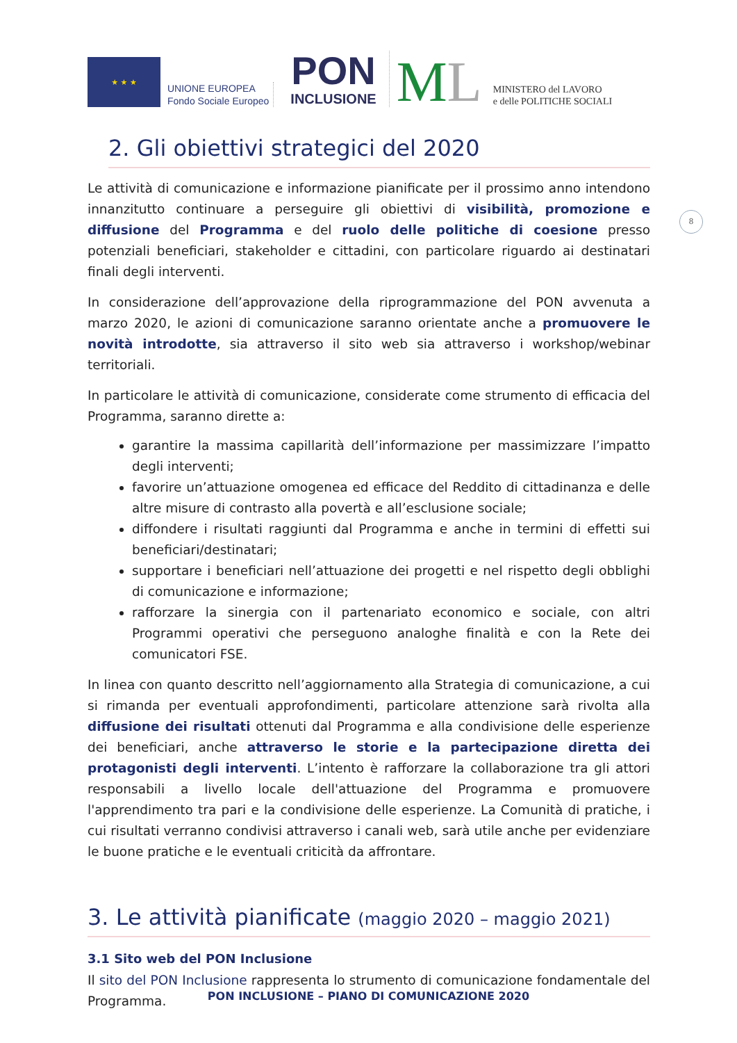★ ★ ★
UNIONE EUROPEA
Fondo Sociale Europeo
PON
INCLUSIONE
ML
MINISTERO del LAVORO
e delle POLITICHE SOCIALI
2. Gli obiettivi strategici del 2020
Le attività di comunicazione e informazione pianificate per il prossimo anno intendono innanzitutto continuare a perseguire gli obiettivi di visibilità, promozione e diffusione del Programma e del ruolo delle politiche di coesione presso potenziali beneficiari, stakeholder e cittadini, con particolare riguardo ai destinatari finali degli interventi.
In considerazione dell’approvazione della riprogrammazione del PON avvenuta a marzo 2020, le azioni di comunicazione saranno orientate anche a promuovere le novità introdotte, sia attraverso il sito web sia attraverso i workshop/webinar territoriali.
In particolare le attività di comunicazione, considerate come strumento di efficacia del Programma, saranno dirette a:
garantire la massima capillarità dell’informazione per massimizzare l’impatto degli interventi;
favorire un’attuazione omogenea ed efficace del Reddito di cittadinanza e delle altre misure di contrasto alla povertà e all’esclusione sociale;
diffondere i risultati raggiunti dal Programma e anche in termini di effetti sui beneficiari/destinatari;
supportare i beneficiari nell’attuazione dei progetti e nel rispetto degli obblighi di comunicazione e informazione;
rafforzare la sinergia con il partenariato economico e sociale, con altri Programmi operativi che perseguono analoghe finalità e con la Rete dei comunicatori FSE.
In linea con quanto descritto nell’aggiornamento alla Strategia di comunicazione, a cui si rimanda per eventuali approfondimenti, particolare attenzione sarà rivolta alla diffusione dei risultati ottenuti dal Programma e alla condivisione delle esperienze dei beneficiari, anche attraverso le storie e la partecipazione diretta dei protagonisti degli interventi. L’intento è rafforzare la collaborazione tra gli attori responsabili a livello locale dell'attuazione del Programma e promuovere l'apprendimento tra pari e la condivisione delle esperienze. La Comunità di pratiche, i cui risultati verranno condivisi attraverso i canali web, sarà utile anche per evidenziare le buone pratiche e le eventuali criticità da affrontare.
3. Le attività pianificate (maggio 2020 – maggio 2021)
3.1 Sito web del PON Inclusione
Il sito del PON Inclusione rappresenta lo strumento di comunicazione fondamentale del Programma.
8
PON INCLUSIONE – PIANO DI COMUNICAZIONE 2020